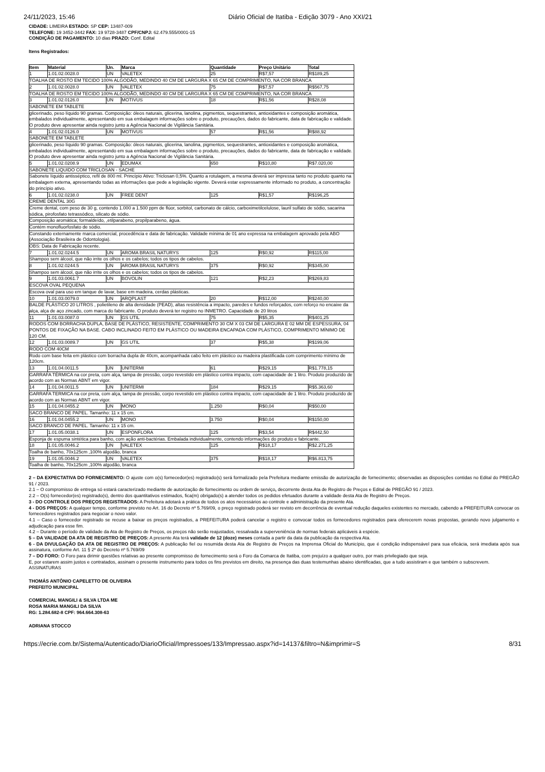24/11/2023, 15:46 Diário Oficial de Itatiba - Edição 3079 - Ano XXI/21
CIDADE: LIMEIRA ESTADO: SP CEP: 13487-009
TELEFONE: 19 3452-3442 FAX: 19 9728-3487 CPF/CNPJ: 62.479.555/0001-15
CONDIÇÃO DE PAGAMENTO: 10 dias PRAZO: Conf. Edital
Itens Registrados:
| Item | Material | Un. | Marca | Quantidade | Preço Unitário | Total |
| --- | --- | --- | --- | --- | --- | --- |
| 1 | 1.01.02.0028.0 | UN | VALETEX | 25 | R$7,57 | R$189,25 |
| TOALHA DE ROSTO EM TECIDO 100% ALGODÃO, MEDINDO 40 CM DE LARGURA X 65 CM DE COMPRIMENTO, NA COR BRANCA | | | | | | |
| 2 | 1.01.02.0028.0 | UN | VALETEX | 75 | R$7,57 | R$567,75 |
| TOALHA DE ROSTO EM TECIDO 100% ALGODÃO, MEDINDO 40 CM DE LARGURA X 65 CM DE COMPRIMENTO, NA COR BRANCA | | | | | | |
| 3 | 1.01.02.0126.0 | UN | MOTIVUS | 18 | R$1,56 | R$28,08 |
| SABONETE EM TABLETE | | | | | | |
| glicerinado, peso líquido 90 gramas. Composição: óleos naturais, glicerina, lanolina, pigmentos, sequestrantes, antioxidantes e composição aromática, embalados individualmente, apresentando em sua embalagem informações sobre o produto, precauções, dados do fabricante, data de fabricação e validade. O produto deve apresentar ainda registro junto a Agência Nacional de Vigilância Sanitária. | | | | | | |
| 4 | 1.01.02.0126.0 | UN | MOTIVUS | 57 | R$1,56 | R$88,92 |
| SABONETE EM TABLETE | | | | | | |
| glicerinado, peso líquido 90 gramas. Composição: óleos naturais, glicerina, lanolina, pigmentos, sequestrantes, antioxidantes e composição aromática, embalados individualmente, apresentando em sua embalagem informações sobre o produto, precauções, dados do fabricante, data de fabricação e validade. O produto deve apresentar ainda registro junto a Agência Nacional de Vigilância Sanitária. | | | | | | |
| 5 | 1.01.02.0208.9 | UN | EDUMAX | 650 | R$10,80 | R$7.020,00 |
| SABONETE LIQUIDO COM TRICLOSAN - SACHE | | | | | | |
| Sabonete líquido antisséptico, refil de 800 ml. Princípio Ativo: Triclosan 0,5%. Quanto a rotulagem, a mesma deverá ser impressa tanto no produto quanto na embalagem externa, apresentando todas as informações que pede a legislação vigente. Deverá estar expressamente informado no produto, a concentração do princípio ativo. | | | | | | |
| 6 | 1.01.02.0238.0 | UN | FREE DENT | 125 | R$1,57 | R$196,25 |
| CREME DENTAL 30G | | | | | | |
| Creme dental, com peso de 30 g, contendo 1.000 a 1.500 ppm de flúor, sorbitol, carbonato de cálcio, carboximetilcelulose, lauril sulfato de sódio, sacarina sódica, pirofosfato tetrassódico, silicato de sódio. | | | | | | |
| Composição aromática; formaldeído, ,etilparabeno, propilparabeno, água. | | | | | | |
| Contém monofluorfosfato de sódio. | | | | | | |
| Constando externamente marca comercial, procedência e data de fabricação. Validade mínima de 01 ano expressa na embalagem aprovado pela ABO (Associação Brasileira de Odontologia). | | | | | | |
| OBS: Data de Fabricação recente. | | | | | | |
| 7 | 1.01.02.0244.5 | UN | AROMA BRASIL NATURYS | 125 | R$0,92 | R$115,00 |
| Shampoo sem álcool, que não irrite os olhos e os cabelos; todos os tipos de cabelos. | | | | | | |
| 8 | 1.01.02.0244.5 | UN | AROMA BRASIL NATURYS | 375 | R$0,92 | R$345,00 |
| Shampoo sem álcool, que não irrite os olhos e os cabelos; todos os tipos de cabelos. | | | | | | |
| 9 | 1.01.03.0061.7 | UN | BOVOLIN | 121 | R$2,23 | R$269,83 |
| ESCOVA OVAL PEQUENA | | | | | | |
| Escova oval para uso em tanque de lavar, base em madeira, cerdas plásticas. | | | | | | |
| 10 | 1.01.03.0079.0 | UN | ARQPLAST | 20 | R$12,00 | R$240,00 |
| BALDE PLÁSTICO 20 LITROS , polietileno de alta densidade (PEAD), altas resistência a impacto, paredes e fundos reforçados, com reforço no encaixe da alça, alça de aço zincado, com marca do fabricante. O produto deverá ter registro no INMETRO. Capacidade de 20 litros | | | | | | |
| 11 | 1.01.03.0087.0 | UN | GS UTIL | 75 | R$5,35 | R$401,25 |
| RODOS COM BORRACHA DUPLA, BASE DE PLÁSTICO, RESISTENTE, COMPRIMENTO 30 CM X 03 CM DE LARGURA E 02 MM DE ESPESSURA, 04 PONTOS DE FIXAÇÃO NA BASE. CABO INCLINADO FEITO EM PLÁSTICO OU MADEIRA ENCAPADA COM PLÁSTICO, COMPRIMENTO MÍNIMO DE 120 CM. | | | | | | |
| 12 | 1.01.03.0089.7 | UN | GS UTIL | 37 | R$5,38 | R$199,06 |
| RODO COM 40CM | | | | | | |
| Rodo com base feita em plástico com borracha dupla de 40cm, acompanhada cabo feito em plástico ou madeira plastificada com comprimento mínimo de 120cm. | | | | | | |
| 13 | 1.01.04.0011.5 | UN | UNITERMI | 61 | R$29,15 | R$1.778,15 |
| GARRAFA TÉRMICA na cor preta, com alça, tampa de pressão, corpo revestido em plástico contra impacto, com capacidade de 1 litro. Produto produzido de acordo com as Normas ABNT em vigor. | | | | | | |
| 14 | 1.01.04.0011.5 | UN | UNITERMI | 184 | R$29,15 | R$5.363,60 |
| GARRAFA TERMICA na cor preta, com alça, tampa de pressão, corpo revestido em plástico contra impacto, com capacidade de 1 litro. Produto produzido de acordo com as Normas ABNT em vigor. | | | | | | |
| 15 | 1.01.04.0455.2 | UN | MONO | 1.250 | R$0,04 | R$50,00 |
| SACO BRANCO DE PAPEL. Tamanho: 11 x 15 cm. | | | | | | |
| 16 | 1.01.04.0455.2 | UN | MONO | 3.750 | R$0,04 | R$150,00 |
| SACO BRANCO DE PAPEL. Tamanho: 11 x 15 cm. | | | | | | |
| 17 | 1.01.05.0038.1 | UN | ESPONFLORA | 125 | R$3,54 | R$442,50 |
| Esponja de espuma sintética para banho, com ação anti-bactérias. Embalada individualmente, contendo informações do produto e fabricante. | | | | | | |
| 18 | 1.01.05.0046.2 | UN | VALETEX | 125 | R$18,17 | R$2.271,25 |
| Toalha de banho, 70x125cm ,100% algodão, branca | | | | | | |
| 19 | 1.01.05.0046.2 | UN | VALETEX | 375 | R$18,17 | R$6.813,75 |
| Toalha de banho, 70x125cm ,100% algodão, branca | | | | | | |
2 – DA EXPECTATIVA DO FORNECIMENTO: O ajuste com o(s) fornecedor(es) registrado(s) será formalizado pela Prefeitura mediante emissão de autorização de fornecimento; observadas as disposições contidas no Edital do PREGÃO 91 / 2023.
2.1 – O compromisso de entrega só estará caracterizado mediante de autorização de fornecimento ou ordem de serviço, decorrente desta Ata de Registro de Preços e Edital de PREGÃO 91 / 2023.
2.2 – O(s) fornecedor(es) registrado(s), dentro dos quantitativos estimados, fica(m) obrigado(s) a atender todos os pedidos efetuados durante a validade desta Ata de Registro de Preços.
3 - DO CONTROLE DOS PREÇOS REGISTRADOS: A Prefeitura adotará a prática de todos os atos necessários ao controle e administração da presente Ata.
4 - DOS PREÇOS: A qualquer tempo, conforme previsto no Art. 16 do Decreto nº 5.769/09, o preço registrado poderá ser revisto em decorrência de eventual redução daqueles existentes no mercado, cabendo a PREFEITURA convocar os fornecedores registrados para negociar o novo valor.
4.1 – Caso o fornecedor registrado se recuse a baixar os preços registrados, a PREFEITURA poderá cancelar o registro e convocar todos os fornecedores registrados para oferecerem novas propostas, gerando novo julgamento e adjudicação para esse fim.
4.2 – Durante o período de validade da Ata de Registro de Preços, os preços não serão reajustados, ressalvada a superveniência de normas federais aplicáveis à espécie.
5 – DA VALIDADE DA ATA DE REGISTRO DE PREÇOS: A presente Ata terá validade de 12 (doze) meses contada a partir da data da publicação da respectiva Ata.
6 - DA DIVULGAÇÃO DA ATA DE REGISTRO DE PREÇOS: A publicação fiel ou resumida desta Ata de Registro de Preços na Imprensa Oficial do Município, que é condição indispensável para sua eficácia, será imediata após sua assinatura, conforme Art. 11 § 2º do Decreto nº 5.769/09
7 – DO FORO: O Foro para dirimir questões relativas ao presente compromisso de fornecimento será o Foro da Comarca de Itatiba, com prejuízo a qualquer outro, por mais privilegiado que seja.
E, por estarem assim justos e contratados, assinam o presente instrumento para todos os fins previstos em direito, na presença das duas testemunhas abaixo identificadas, que a tudo assistiram e que também o subscrevem.
ASSINATURAS
THOMÁS ANTÔNIO CAPELETTO DE OLIVEIRA
PREFEITO MUNICIPAL
COMERCIAL MANGILI & SILVA LTDA ME
ROSA MARIA MANGILI DA SILVA
RG: 1.284.682-8 CPF: 964.664.308-63
ADRIANA STOCCO
https://ecrie.com.br/Sistema/Autenticado/DiarioOficial/Impressoes/133/Impressao.aspx?id=14137&filtro=N&imprimir=S 8/31